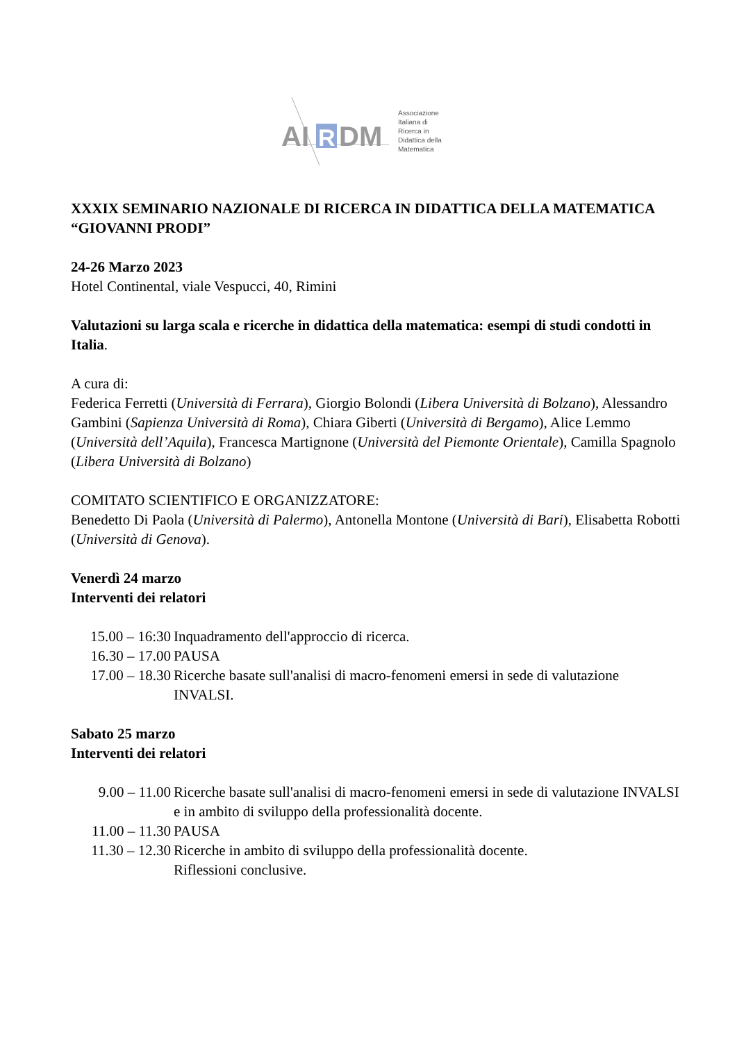AI
R
DM
Associazione
Italiana di
Ricerca in
Didattica della
Matematica
XXXIX SEMINARIO NAZIONALE DI RICERCA IN DIDATTICA DELLA MATEMATICA “GIOVANNI PRODI”
24-26 Marzo 2023
Hotel Continental, viale Vespucci, 40, Rimini
Valutazioni su larga scala e ricerche in didattica della matematica: esempi di studi condotti in Italia.
A cura di:
Federica Ferretti (Università di Ferrara), Giorgio Bolondi (Libera Università di Bolzano), Alessandro Gambini (Sapienza Università di Roma), Chiara Giberti (Università di Bergamo), Alice Lemmo (Università dell’Aquila), Francesca Martignone (Università del Piemonte Orientale), Camilla Spagnolo (Libera Università di Bolzano)
COMITATO SCIENTIFICO E ORGANIZZATORE:
Benedetto Di Paola (Università di Palermo), Antonella Montone (Università di Bari), Elisabetta Robotti (Università di Genova).
Venerdì 24 marzo
Interventi dei relatori
15.00 – 16:30 Inquadramento dell'approccio di ricerca.
16.30 – 17.00 PAUSA
17.00 – 18.30 Ricerche basate sull'analisi di macro-fenomeni emersi in sede di valutazione INVALSI.
Sabato 25 marzo
Interventi dei relatori
9.00 – 11.00 Ricerche basate sull'analisi di macro-fenomeni emersi in sede di valutazione INVALSI e in ambito di sviluppo della professionalità docente.
11.00 – 11.30 PAUSA
11.30 – 12.30 Ricerche in ambito di sviluppo della professionalità docente.
Riflessioni conclusive.